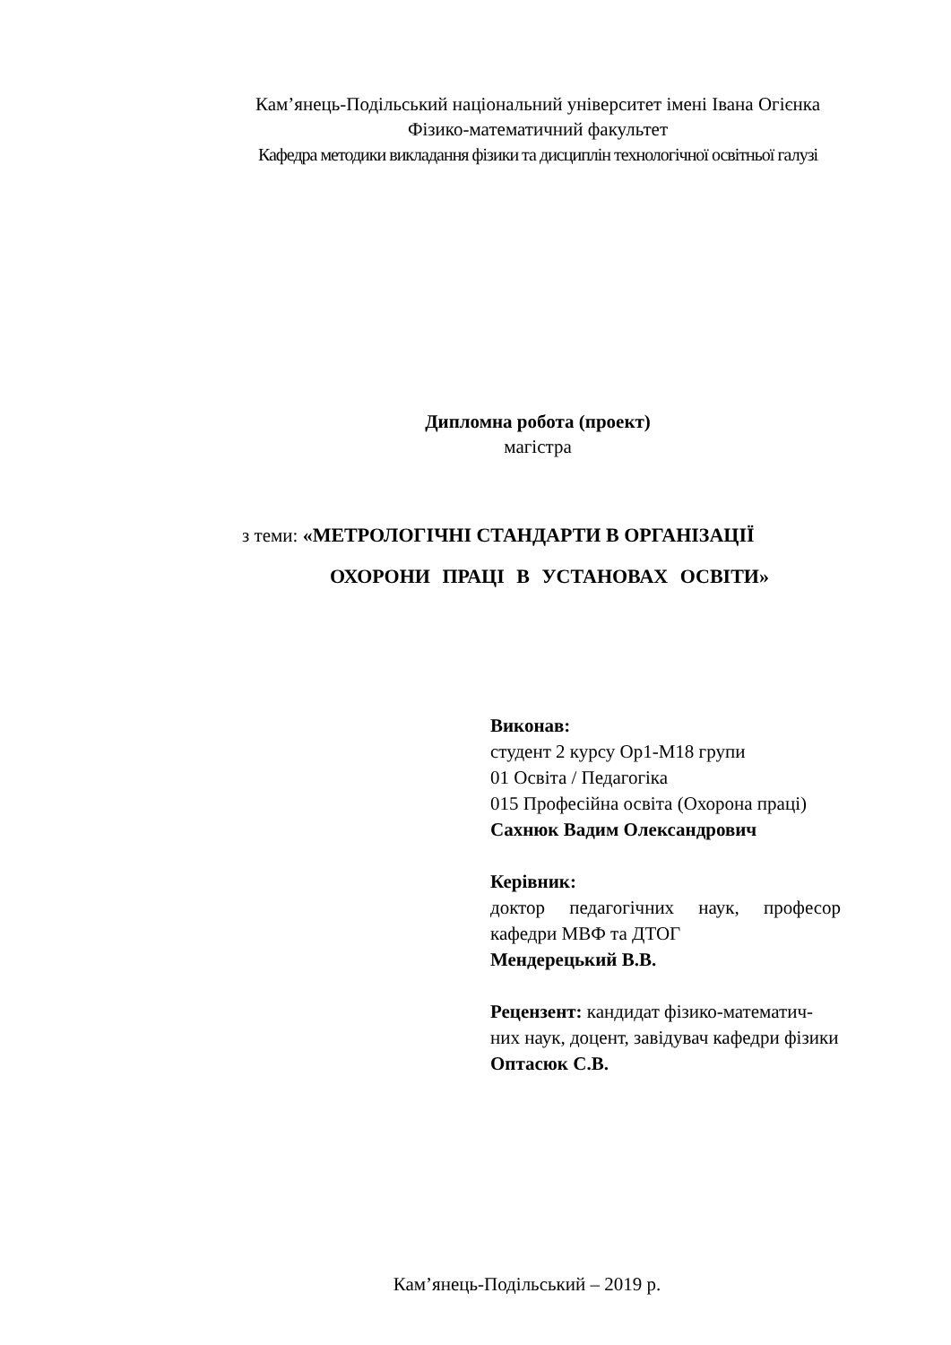Кам’янець-Подільський національний університет імені Івана Огієнка
Фізико-математичний факультет
Кафедра методики викладання фізики та дисциплін технологічної освітньої галузі
Дипломна робота (проект)
магістра
з теми: «МЕТРОЛОГІЧНІ СТАНДАРТИ В ОРГАНІЗАЦІЇ
ОХОРОНИ ПРАЦІ В УСТАНОВАХ ОСВІТИ»
Виконав:
студент 2 курсу Ор1-М18 групи
01 Освіта / Педагогіка
015 Професійна освіта (Охорона праці)
Сахнюк Вадим Олександрович
Керівник:
доктор педагогічних наук, професор
кафедри МВФ та ДТОГ
Мендерецький В.В.
Рецензент: кандидат фізико-математич-
них наук, доцент, завідувач кафедри фізики
Оптасюк С.В.
Кам’янець-Подільський – 2019 р.